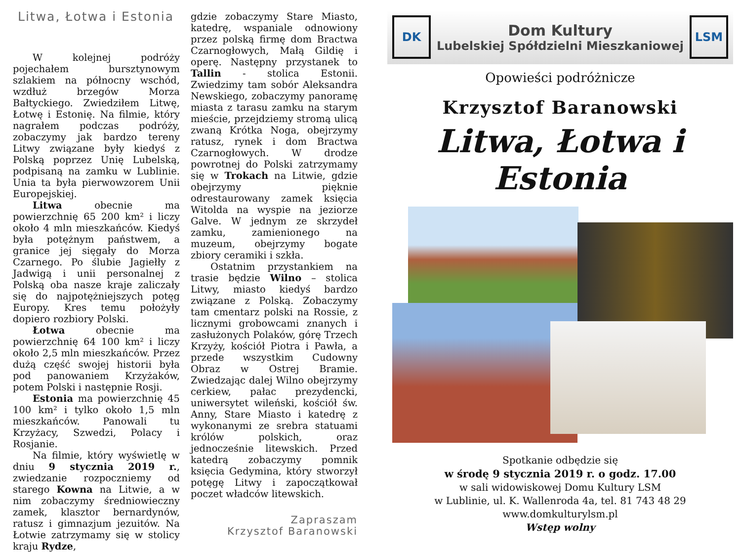Litwa, Łotwa i Estonia
W kolejnej podróży pojechałem bursztynowym szlakiem na północny wschód, wzdłuż brzegów Morza Bałtyckiego. Zwiedziłem Litwę, Łotwę i Estonię. Na filmie, który nagrałem podczas podróży, zobaczymy jak bardzo tereny Litwy związane były kiedyś z Polską poprzez Unię Lubelską, podpisaną na zamku w Lublinie. Unia ta była pierwowzorem Unii Europejskiej.
Litwa obecnie ma powierzchnię 65 200 km² i liczy około 4 mln mieszkańców. Kiedyś była potężnym państwem, a granice jej sięgały do Morza Czarnego. Po ślubie Jagiełły z Jadwigą i unii personalnej z Polską oba nasze kraje zaliczały się do najpotężniejszych potęg Europy. Kres temu położyły dopiero rozbiory Polski.
Łotwa obecnie ma powierzchnię 64 100 km² i liczy około 2,5 mln mieszkańców. Przez dużą część swojej historii była pod panowaniem Krzyżaków, potem Polski i następnie Rosji.
Estonia ma powierzchnię 45 100 km² i tylko około 1,5 mln mieszkańców. Panowali tu Krzyżacy, Szwedzi, Polacy i Rosjanie.
Na filmie, który wyświetlę w dniu 9 stycznia 2019 r., zwiedzanie rozpoczniemy od starego Kowna na Litwie, a w nim zobaczymy średniowieczny zamek, klasztor bernardynów, ratusz i gimnazjum jezuitów. Na Łotwie zatrzymamy się w stolicy kraju Rydze,
gdzie zobaczymy Stare Miasto, katedrę, wspaniale odnowiony przez polską firmę dom Bractwa Czarnogłowych, Małą Gildię i operę. Następny przystanek to Tallin - stolica Estonii. Zwiedzimy tam sobór Aleksandra Newskiego, zobaczymy panoramę miasta z tarasu zamku na starym mieście, przejdziemy stromą ulicą zwaną Krótka Noga, obejrzymy ratusz, rynek i dom Bractwa Czarnogłowych. W drodze powrotnej do Polski zatrzymamy się w Trokach na Litwie, gdzie obejrzymy pięknie odrestaurowany zamek księcia Witolda na wyspie na jeziorze Galve. W jednym ze skrzydeł zamku, zamienionego na muzeum, obejrzymy bogate zbiory ceramiki i szkła.
Ostatnim przystankiem na trasie będzie Wilno – stolica Litwy, miasto kiedyś bardzo związane z Polską. Zobaczymy tam cmentarz polski na Rossie, z licznymi grobowcami znanych i zasłużonych Polaków, górę Trzech Krzyży, kościół Piotra i Pawła, a przede wszystkim Cudowny Obraz w Ostrej Bramie. Zwiedzając dalej Wilno obejrzymy cerkiew, pałac prezydencki, uniwersytet wileński, kościół św. Anny, Stare Miasto i katedrę z wykonanymi ze srebra statuami królów polskich, oraz jednocześnie litewskich. Przed katedrą zobaczymy pomnik księcia Gedymina, który stworzył potęgę Litwy i zapoczątkował poczet władców litewskich.
Zapraszam
Krzysztof Baranowski
DK
Dom Kultury
Lubelskiej Spółdzielni Mieszkaniowej
LSM
Opowieści podróżnicze
Krzysztof Baranowski
Litwa, Łotwa i Estonia
Spotkanie odbędzie się
w środę 9 stycznia 2019 r. o godz. 17.00
w sali widowiskowej Domu Kultury LSM
w Lublinie, ul. K. Wallenroda 4a, tel. 81 743 48 29
www.domkulturylsm.pl
Wstęp wolny